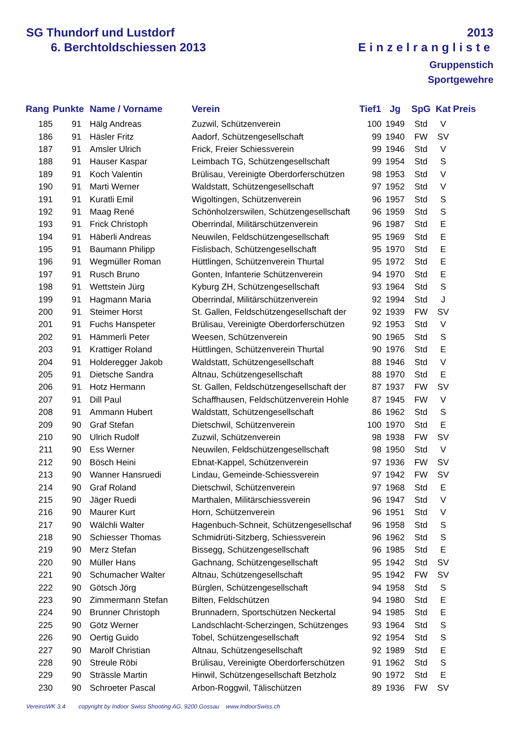SG Thundorf und Lustdorf 2013
6. Berchtoldschiessen 2013 Einzelrangliste
Gruppenstich
Sportgewehre
| Rang | Punkte | Name / Vorname | Verein | Tief1 | Jg | SpG | Kat | Preis |
| --- | --- | --- | --- | --- | --- | --- | --- | --- |
| 185 | 91 | Hälg Andreas | Zuzwil, Schützenverein | 100 | 1949 | Std | V | |
| 186 | 91 | Häsler Fritz | Aadorf, Schützengesellschaft | 99 | 1940 | FW | SV | |
| 187 | 91 | Amsler Ulrich | Frick, Freier Schiessverein | 99 | 1946 | Std | V | |
| 188 | 91 | Hauser Kaspar | Leimbach TG, Schützengesellschaft | 99 | 1954 | Std | S | |
| 189 | 91 | Koch Valentin | Brülisau, Vereinigte Oberdorferschützen | 98 | 1953 | Std | V | |
| 190 | 91 | Marti Werner | Waldstatt, Schützengesellschaft | 97 | 1952 | Std | V | |
| 191 | 91 | Kuratli Emil | Wigoltingen, Schützenverein | 96 | 1957 | Std | S | |
| 192 | 91 | Maag René | Schönholzerswilen, Schützengesellschaft | 96 | 1959 | Std | S | |
| 193 | 91 | Frick Christoph | Oberrindal, Militärschützenverein | 96 | 1987 | Std | E | |
| 194 | 91 | Häberli Andreas | Neuwilen, Feldschützengesellschaft | 95 | 1969 | Std | E | |
| 195 | 91 | Baumann Philipp | Fislisbach, Schützengesellschaft | 95 | 1970 | Std | E | |
| 196 | 91 | Wegmüller Roman | Hüttlingen, Schützenverein Thurtal | 95 | 1972 | Std | E | |
| 197 | 91 | Rusch Bruno | Gonten, Infanterie Schützenverein | 94 | 1970 | Std | E | |
| 198 | 91 | Wettstein Jürg | Kyburg ZH, Schützengesellschaft | 93 | 1964 | Std | S | |
| 199 | 91 | Hagmann Maria | Oberrindal, Militärschützenverein | 92 | 1994 | Std | J | |
| 200 | 91 | Steimer Horst | St. Gallen, Feldschützengesellschaft der | 92 | 1939 | FW | SV | |
| 201 | 91 | Fuchs Hanspeter | Brülisau, Vereinigte Oberdorferschützen | 92 | 1953 | Std | V | |
| 202 | 91 | Hämmerli Peter | Weesen, Schützenverein | 90 | 1965 | Std | S | |
| 203 | 91 | Krattiger Roland | Hüttlingen, Schützenverein Thurtal | 90 | 1976 | Std | E | |
| 204 | 91 | Holderegger Jakob | Waldstatt, Schützengesellschaft | 88 | 1946 | Std | V | |
| 205 | 91 | Dietsche Sandra | Altnau, Schützengesellschaft | 88 | 1970 | Std | E | |
| 206 | 91 | Hotz Hermann | St. Gallen, Feldschützengesellschaft der | 87 | 1937 | FW | SV | |
| 207 | 91 | Dill Paul | Schaffhausen, Feldschützenverein Hohle | 87 | 1945 | FW | V | |
| 208 | 91 | Ammann Hubert | Waldstatt, Schützengesellschaft | 86 | 1962 | Std | S | |
| 209 | 90 | Graf Stefan | Dietschwil, Schützenverein | 100 | 1970 | Std | E | |
| 210 | 90 | Ulrich Rudolf | Zuzwil, Schützenverein | 98 | 1938 | FW | SV | |
| 211 | 90 | Ess Werner | Neuwilen, Feldschützengesellschaft | 98 | 1950 | Std | V | |
| 212 | 90 | Bösch Heini | Ebnat-Kappel, Schützenverein | 97 | 1936 | FW | SV | |
| 213 | 90 | Wanner Hansruedi | Lindau, Gemeinde-Schiessverein | 97 | 1942 | FW | SV | |
| 214 | 90 | Graf Roland | Dietschwil, Schützenverein | 97 | 1968 | Std | E | |
| 215 | 90 | Jäger Ruedi | Marthalen, Militärschiessverein | 96 | 1947 | Std | V | |
| 216 | 90 | Maurer Kurt | Horn, Schützenverein | 96 | 1951 | Std | V | |
| 217 | 90 | Wälchli Walter | Hagenbuch-Schneit, Schützengesellschaf | 96 | 1958 | Std | S | |
| 218 | 90 | Schiesser Thomas | Schmidrüti-Sitzberg, Schiessverein | 96 | 1962 | Std | S | |
| 219 | 90 | Merz Stefan | Bissegg, Schützengesellschaft | 96 | 1985 | Std | E | |
| 220 | 90 | Müller Hans | Gachnang, Schützengesellschaft | 95 | 1942 | Std | SV | |
| 221 | 90 | Schumacher Walter | Altnau, Schützengesellschaft | 95 | 1942 | FW | SV | |
| 222 | 90 | Götsch Jörg | Bürglen, Schützengesellschaft | 94 | 1958 | Std | S | |
| 223 | 90 | Zimmermann Stefan | Bilten, Feldschützen | 94 | 1980 | Std | E | |
| 224 | 90 | Brunner Christoph | Brunnadern, Sportschützen Neckertal | 94 | 1985 | Std | E | |
| 225 | 90 | Götz Werner | Landschlacht-Scherzingen, Schützenges | 93 | 1964 | Std | S | |
| 226 | 90 | Oertig Guido | Tobel, Schützengesellschaft | 92 | 1954 | Std | S | |
| 227 | 90 | Marolf Christian | Altnau, Schützengesellschaft | 92 | 1989 | Std | E | |
| 228 | 90 | Streule Röbi | Brülisau, Vereinigte Oberdorferschützen | 91 | 1962 | Std | S | |
| 229 | 90 | Strässle Martin | Hinwil, Schützengesellschaft Betzholz | 90 | 1972 | Std | E | |
| 230 | 90 | Schroeter Pascal | Arbon-Roggwil, Tälischützen | 89 | 1936 | FW | SV | |
VereinsWK 3.4 copyright by Indoor Swiss Shooting AG, 9200 Gossau www.IndoorSwiss.ch